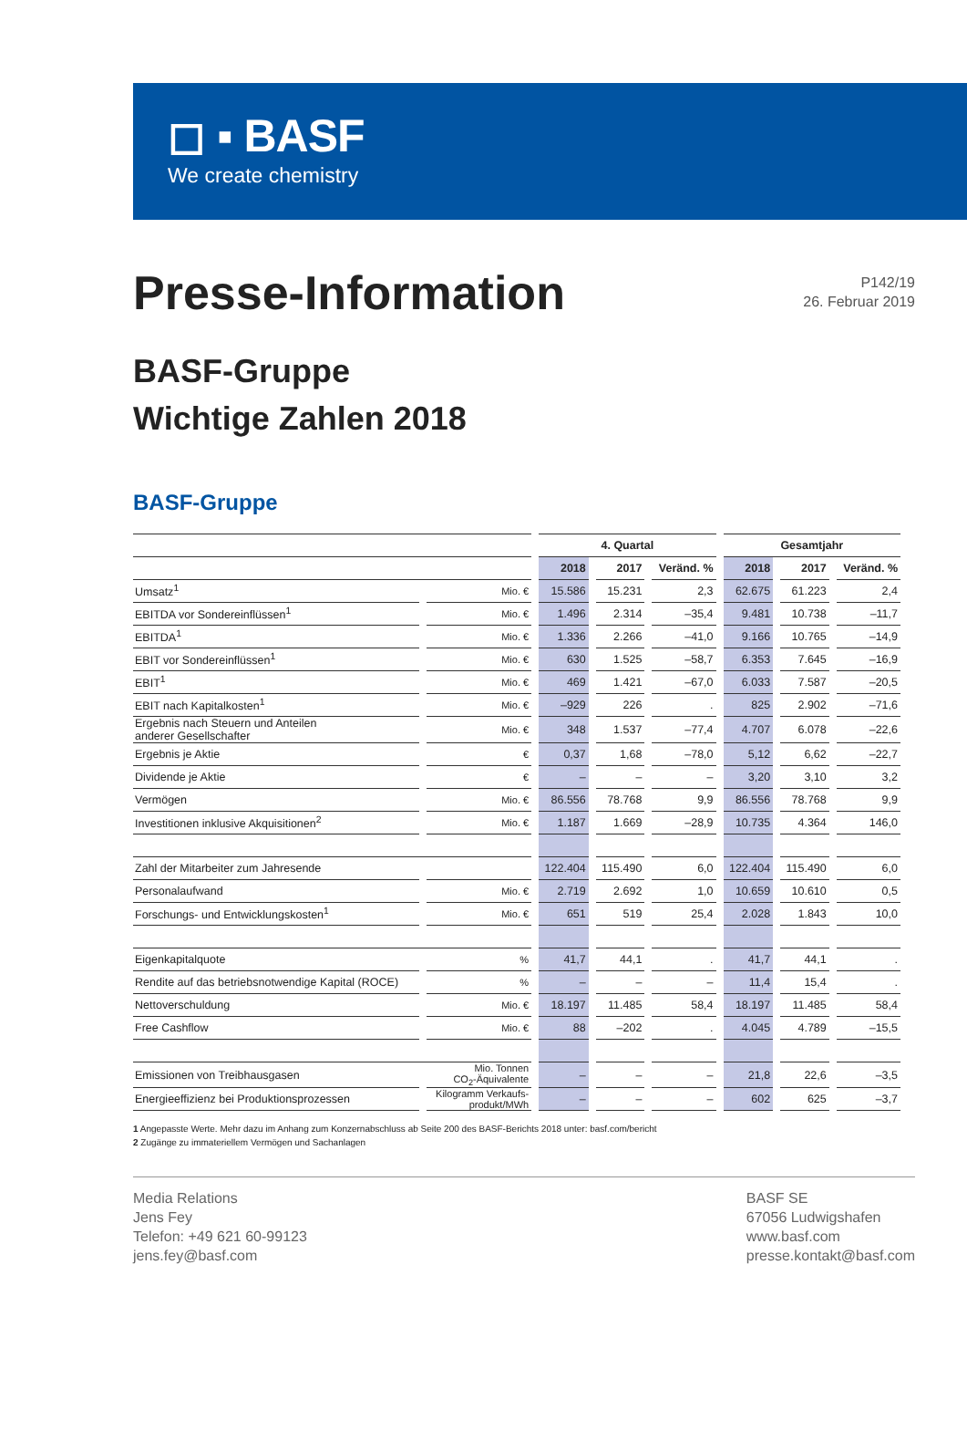◻ ▪ BASF
We create chemistry
Presse-Information
P142/19
26. Februar 2019
BASF-Gruppe
Wichtige Zahlen 2018
BASF-Gruppe
| | | 4. Quartal | | | Gesamtjahr | | |
| --- | --- | --- | --- | --- | --- | --- | --- |
| | | 2018 | 2017 | Veränd. % | 2018 | 2017 | Veränd. % |
| Umsatz<sup>1</sup> | Mio. € | 15.586 | 15.231 | 2,3 | 62.675 | 61.223 | 2,4 |
| EBITDA vor Sondereinflüssen<sup>1</sup> | Mio. € | 1.496 | 2.314 | –35,4 | 9.481 | 10.738 | –11,7 |
| EBITDA<sup>1</sup> | Mio. € | 1.336 | 2.266 | –41,0 | 9.166 | 10.765 | –14,9 |
| EBIT vor Sondereinflüssen<sup>1</sup> | Mio. € | 630 | 1.525 | –58,7 | 6.353 | 7.645 | –16,9 |
| EBIT<sup>1</sup> | Mio. € | 469 | 1.421 | –67,0 | 6.033 | 7.587 | –20,5 |
| EBIT nach Kapitalkosten<sup>1</sup> | Mio. € | –929 | 226 | . | 825 | 2.902 | –71,6 |
| Ergebnis nach Steuern und Anteilen anderer Gesellschafter | Mio. € | 348 | 1.537 | –77,4 | 4.707 | 6.078 | –22,6 |
| Ergebnis je Aktie | € | 0,37 | 1,68 | –78,0 | 5,12 | 6,62 | –22,7 |
| Dividende je Aktie | € | – | – | – | 3,20 | 3,10 | 3,2 |
| Vermögen | Mio. € | 86.556 | 78.768 | 9,9 | 86.556 | 78.768 | 9,9 |
| Investitionen inklusive Akquisitionen<sup>2</sup> | Mio. € | 1.187 | 1.669 | –28,9 | 10.735 | 4.364 | 146,0 |
| Zahl der Mitarbeiter zum Jahresende | | 122.404 | 115.490 | 6,0 | 122.404 | 115.490 | 6,0 |
| Personalaufwand | Mio. € | 2.719 | 2.692 | 1,0 | 10.659 | 10.610 | 0,5 |
| Forschungs- und Entwicklungskosten<sup>1</sup> | Mio. € | 651 | 519 | 25,4 | 2.028 | 1.843 | 10,0 |
| Eigenkapitalquote | % | 41,7 | 44,1 | . | 41,7 | 44,1 | . |
| Rendite auf das betriebsnotwendige Kapital (ROCE) | % | – | – | – | 11,4 | 15,4 | . |
| Nettoverschuldung | Mio. € | 18.197 | 11.485 | 58,4 | 18.197 | 11.485 | 58,4 |
| Free Cashflow | Mio. € | 88 | –202 | . | 4.045 | 4.789 | –15,5 |
| Emissionen von Treibhausgasen | Mio. Tonnen CO<sub>2</sub>-Äquivalente | – | – | – | 21,8 | 22,6 | –3,5 |
| Energieeffizienz bei Produktionsprozessen | Kilogramm Verkaufs- produkt/MWh | – | – | – | 602 | 625 | –3,7 |
1 Angepasste Werte. Mehr dazu im Anhang zum Konzernabschluss ab Seite 200 des BASF-Berichts 2018 unter: basf.com/bericht
2 Zugänge zu immateriellem Vermögen und Sachanlagen
Media Relations
Jens Fey
Telefon: +49 621 60-99123
jens.fey@basf.com
BASF SE
67056 Ludwigshafen
www.basf.com
presse.kontakt@basf.com